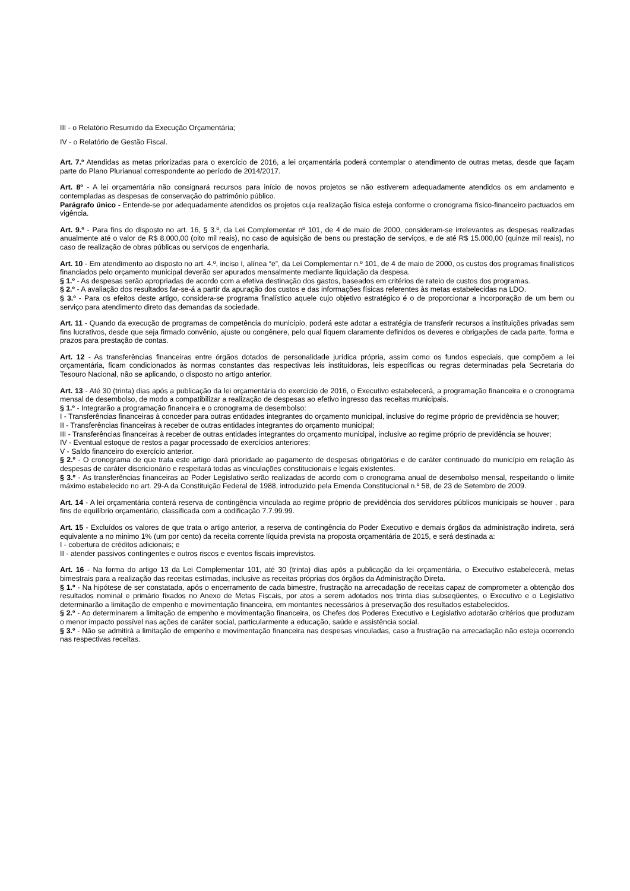III - o Relatório Resumido da Execução Orçamentária;
IV - o Relatório de Gestão Fiscal.
Art. 7.º Atendidas as metas priorizadas para o exercício de 2016, a lei orçamentária poderá contemplar o atendimento de outras metas, desde que façam parte do Plano Plurianual correspondente ao período de 2014/2017.
Art. 8º - A lei orçamentária não consignará recursos para início de novos projetos se não estiverem adequadamente atendidos os em andamento e contempladas as despesas de conservação do patrimônio público.
Parágrafo único - Entende-se por adequadamente atendidos os projetos cuja realização física esteja conforme o cronograma físico-financeiro pactuados em vigência.
Art. 9.º - Para fins do disposto no art. 16, § 3.º, da Lei Complementar nº 101, de 4 de maio de 2000, consideram-se irrelevantes as despesas realizadas anualmente até o valor de R$ 8.000,00 (oito mil reais), no caso de aquisição de bens ou prestação de serviços, e de até R$ 15.000,00 (quinze mil reais), no caso de realização de obras públicas ou serviços de engenharia.
Art. 10 - Em atendimento ao disposto no art. 4.º, inciso I, alínea “e”, da Lei Complementar n.º 101, de 4 de maio de 2000, os custos dos programas finalísticos financiados pelo orçamento municipal deverão ser apurados mensalmente mediante liquidação da despesa.
§ 1.º - As despesas serão apropriadas de acordo com a efetiva destinação dos gastos, baseados em critérios de rateio de custos dos programas.
§ 2.º - A avaliação dos resultados far-se-á a partir da apuração dos custos e das informações físicas referentes às metas estabelecidas na LDO.
§ 3.º - Para os efeitos deste artigo, considera-se programa finalístico aquele cujo objetivo estratégico é o de proporcionar a incorporação de um bem ou serviço para atendimento direto das demandas da sociedade.
Art. 11 - Quando da execução de programas de competência do município, poderá este adotar a estratégia de transferir recursos a instituições privadas sem fins lucrativos, desde que seja firmado convênio, ajuste ou congênere, pelo qual fiquem claramente definidos os deveres e obrigações de cada parte, forma e prazos para prestação de contas.
Art. 12 - As transferências financeiras entre órgãos dotados de personalidade jurídica própria, assim como os fundos especiais, que compõem a lei orçamentária, ficam condicionados às normas constantes das respectivas leis instituidoras, leis específicas ou regras determinadas pela Secretaria do Tesouro Nacional, não se aplicando, o disposto no artigo anterior.
Art. 13 - Até 30 (trinta) dias após a publicação da lei orçamentária do exercício de 2016, o Executivo estabelecerá, a programação financeira e o cronograma mensal de desembolso, de modo a compatibilizar a realização de despesas ao efetivo ingresso das receitas municipais.
§ 1.º - Integrarão a programação financeira e o cronograma de desembolso:
I - Transferências financeiras à conceder para outras entidades integrantes do orçamento municipal, inclusive do regime próprio de previdência se houver;
II - Transferências financeiras à receber de outras entidades integrantes do orçamento municipal;
III - Transferências financeiras à receber de outras entidades integrantes do orçamento municipal, inclusive ao regime próprio de previdência se houver;
IV - Eventual estoque de restos a pagar processado de exercícios anteriores;
V - Saldo financeiro do exercício anterior.
§ 2.º - O cronograma de que trata este artigo dará prioridade ao pagamento de despesas obrigatórias e de caráter continuado do município em relação às despesas de caráter discricionário e respeitará todas as vinculações constitucionais e legais existentes.
§ 3.º - As transferências financeiras ao Poder Legislativo serão realizadas de acordo com o cronograma anual de desembolso mensal, respeitando o limite máximo estabelecido no art. 29-A da Constituição Federal de 1988, introduzido pela Emenda Constitucional n.º 58, de 23 de Setembro de 2009.
Art. 14 - A lei orçamentária conterá reserva de contingência vinculada ao regime próprio de previdência dos servidores públicos municipais se houver , para fins de equilíbrio orçamentário, classificada com a codificação 7.7.99.99.
Art. 15 - Excluídos os valores de que trata o artigo anterior, a reserva de contingência do Poder Executivo e demais órgãos da administração indireta, será equivalente a no minimo 1% (um por cento) da receita corrente líquida prevista na proposta orçamentária de 2015, e será destinada a:
I - cobertura de créditos adicionais; e
II - atender passivos contingentes e outros riscos e eventos fiscais imprevistos.
Art. 16 - Na forma do artigo 13 da Lei Complementar 101, até 30 (trinta) dias após a publicação da lei orçamentária, o Executivo estabelecerá, metas bimestrais para a realização das receitas estimadas, inclusive as receitas próprias dos órgãos da Administração Direta.
§ 1.º - Na hipótese de ser constatada, após o encerramento de cada bimestre, frustração na arrecadação de receitas capaz de comprometer a obtenção dos resultados nominal e primário fixados no Anexo de Metas Fiscais, por atos a serem adotados nos trinta dias subseqüentes, o Executivo e o Legislativo determinarão a limitação de empenho e movimentação financeira, em montantes necessários à preservação dos resultados estabelecidos.
§ 2.º - Ao determinarem a limitação de empenho e movimentação financeira, os Chefes dos Poderes Executivo e Legislativo adotarão critérios que produzam o menor impacto possível nas ações de caráter social, particularmente a educação, saúde e assistência social.
§ 3.º - Não se admitirá a limitação de empenho e movimentação financeira nas despesas vinculadas, caso a frustração na arrecadação não esteja ocorrendo nas respectivas receitas.